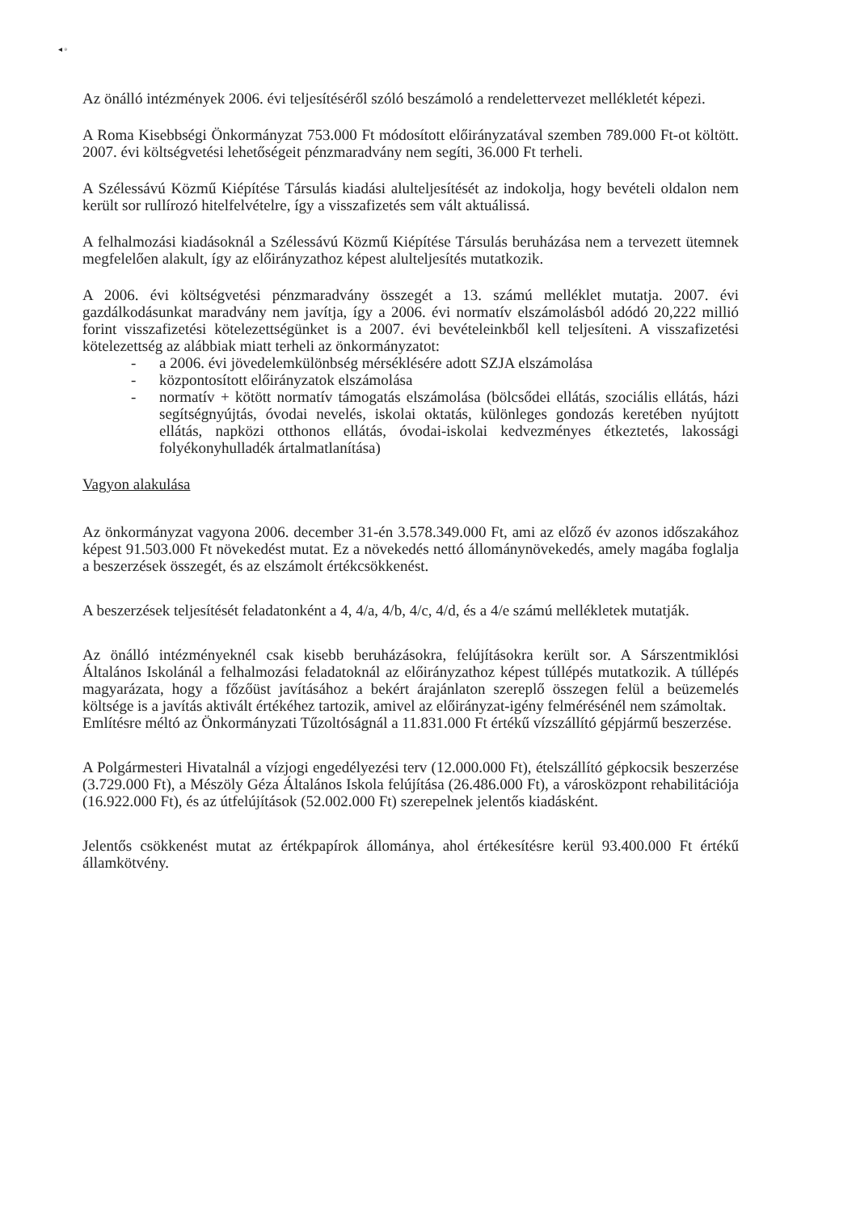◂ ▫
Az önálló intézmények 2006. évi teljesítéséről szóló beszámoló a rendelettervezet mellékletét képezi.
A Roma Kisebbségi Önkormányzat 753.000 Ft módosított előirányzatával szemben 789.000 Ft-ot költött. 2007. évi költségvetési lehetőségeit pénzmaradvány nem segíti, 36.000 Ft terheli.
A Szélessávú Közmű Kiépítése Társulás kiadási alulteljesítését az indokolja, hogy bevételi oldalon nem került sor rullírozó hitelfelvételre, így a visszafizetés sem vált aktuálissá.
A felhalmozási kiadásoknál a Szélessávú Közmű Kiépítése Társulás beruházása nem a tervezett ütemnek megfelelően alakult, így az előirányzathoz képest alulteljesítés mutatkozik.
A 2006. évi költségvetési pénzmaradvány összegét a 13. számú melléklet mutatja. 2007. évi gazdálkodásunkat maradvány nem javítja, így a 2006. évi normatív elszámolásból adódó 20,222 millió forint visszafizetési kötelezettségünket is a 2007. évi bevételeinkből kell teljesíteni. A visszafizetési kötelezettség az alábbiak miatt terheli az önkormányzatot:
- a 2006. évi jövedelemkülönbség mérséklésére adott SZJA elszámolása
- központosított előirányzatok elszámolása
- normatív + kötött normatív támogatás elszámolása (bölcsődei ellátás, szociális ellátás, házi segítségnyújtás, óvodai nevelés, iskolai oktatás, különleges gondozás keretében nyújtott ellátás, napközi otthonos ellátás, óvodai-iskolai kedvezményes étkeztetés, lakossági folyékonyhulladék ártalmatlanítása)
Vagyon alakulása
Az önkormányzat vagyona 2006. december 31-én 3.578.349.000 Ft, ami az előző év azonos időszakához képest 91.503.000 Ft növekedést mutat. Ez a növekedés nettó állománynövekedés, amely magába foglalja a beszerzések összegét, és az elszámolt értékcsökkenést.
A beszerzések teljesítését feladatonként a 4, 4/a, 4/b, 4/c, 4/d, és a 4/e számú mellékletek mutatják.
Az önálló intézményeknél csak kisebb beruházásokra, felújításokra került sor. A Sárszentmiklósi Általános Iskolánál a felhalmozási feladatoknál az előirányzathoz képest túllépés mutatkozik. A túllépés magyarázata, hogy a főzőüst javításához a bekért árajánlaton szereplő összegen felül a beüzemelés költsége is a javítás aktivált értékéhez tartozik, amivel az előirányzat-igény felmérésénél nem számoltak.
Említésre méltó az Önkormányzati Tűzoltóságnál a 11.831.000 Ft értékű vízszállító gépjármű beszerzése.
A Polgármesteri Hivatalnál a vízjogi engedélyezési terv (12.000.000 Ft), ételszállító gépkocsik beszerzése (3.729.000 Ft), a Mészöly Géza Általános Iskola felújítása (26.486.000 Ft), a városközpont rehabilitációja (16.922.000 Ft), és az útfelújítások (52.002.000 Ft) szerepelnek jelentős kiadásként.
Jelentős csökkenést mutat az értékpapírok állománya, ahol értékesítésre kerül 93.400.000 Ft értékű államkötvény.